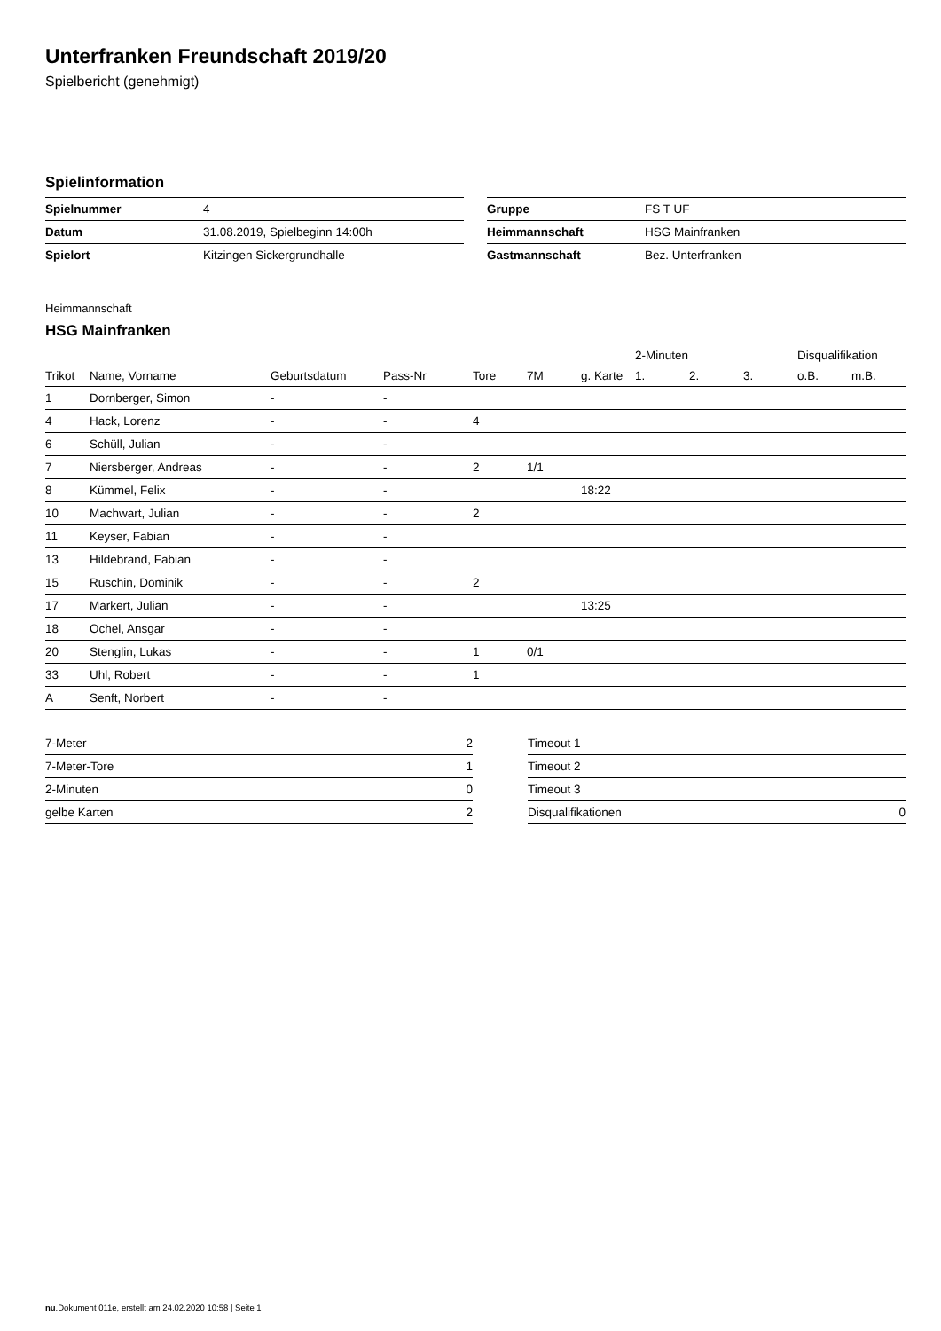Unterfranken Freundschaft 2019/20
Spielbericht (genehmigt)
Spielinformation
| Spielnummer | 4 |
| Datum | 31.08.2019, Spielbeginn 14:00h |
| Spielort | Kitzingen Sickergrundhalle |
| Gruppe | FS T UF |
| Heimmannschaft | HSG Mainfranken |
| Gastmannschaft | Bez. Unterfranken |
Heimmannschaft
HSG Mainfranken
| | | | | | | | 2-Minuten | | | Disqualifikation | |
| --- | --- | --- | --- | --- | --- | --- | --- | --- | --- | --- | --- |
| Trikot | Name, Vorname | Geburtsdatum | Pass-Nr | Tore | 7M | g. Karte | 1. | 2. | 3. | o.B. | m.B. |
| 1 | Dornberger, Simon | - | - | | | | | | | | |
| 4 | Hack, Lorenz | - | - | 4 | | | | | | | |
| 6 | Schüll, Julian | - | - | | | | | | | | |
| 7 | Niersberger, Andreas | - | - | 2 | 1/1 | | | | | | |
| 8 | Kümmel, Felix | - | - | | | 18:22 | | | | | |
| 10 | Machwart, Julian | - | - | 2 | | | | | | | |
| 11 | Keyser, Fabian | - | - | | | | | | | | |
| 13 | Hildebrand, Fabian | - | - | | | | | | | | |
| 15 | Ruschin, Dominik | - | - | 2 | | | | | | | |
| 17 | Markert, Julian | - | - | | | 13:25 | | | | | |
| 18 | Ochel, Ansgar | - | - | | | | | | | | |
| 20 | Stenglin, Lukas | - | - | 1 | 0/1 | | | | | | |
| 33 | Uhl, Robert | - | - | 1 | | | | | | | |
| A | Senft, Norbert | - | - | | | | | | | | |
| 7-Meter | 2 |
| 7-Meter-Tore | 1 |
| 2-Minuten | 0 |
| gelbe Karten | 2 |
| Timeout 1 | |
| Timeout 2 | |
| Timeout 3 | |
| Disqualifikationen | 0 |
nu.Dokument 011e, erstellt am 24.02.2020 10:58 | Seite 1